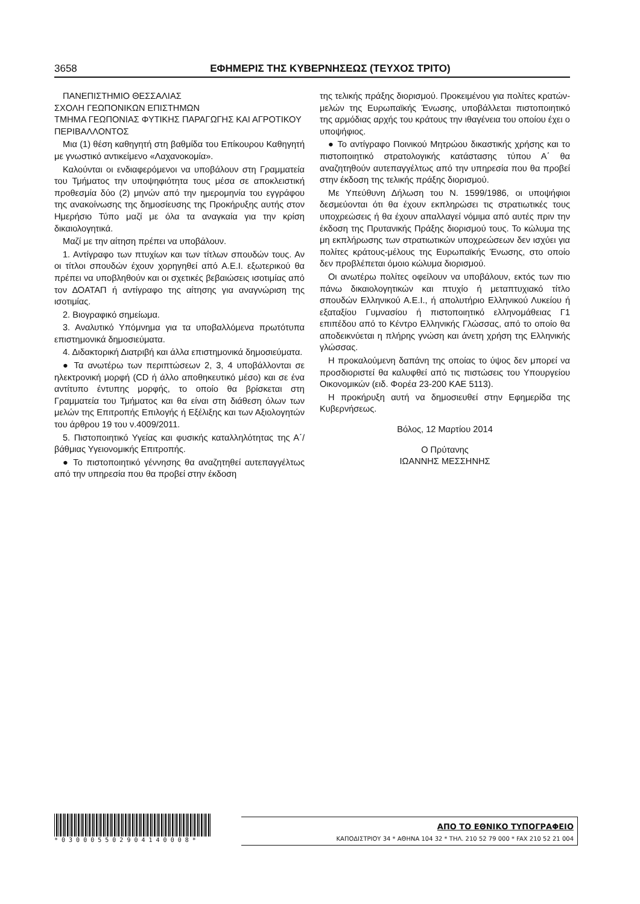3658 ΕΦΗΜΕΡΙΣ ΤΗΣ ΚΥΒΕΡΝΗΣΕΩΣ (ΤΕΥΧΟΣ ΤΡΙΤΟ)
ΠΑΝΕΠΙΣΤΗΜΙΟ ΘΕΣΣΑΛΙΑΣ
ΣΧΟΛΗ ΓΕΩΠΟΝΙΚΩΝ ΕΠΙΣΤΗΜΩΝ
ΤΜΗΜΑ ΓΕΩΠΟΝΙΑΣ ΦΥΤΙΚΗΣ ΠΑΡΑΓΩΓΗΣ ΚΑΙ ΑΓΡΟΤΙΚΟΥ ΠΕΡΙΒΑΛΛΟΝΤΟΣ
Μια (1) θέση καθηγητή στη βαθμίδα του Επίκουρου Καθηγητή με γνωστικό αντικείμενο «Λαχανοκομία».
Καλούνται οι ενδιαφερόμενοι να υποβάλουν στη Γραμματεία του Τμήματος την υποψηφιότητα τους μέσα σε αποκλειστική προθεσμία δύο (2) μηνών από την ημερομηνία του εγγράφου της ανακοίνωσης της δημοσίευσης της Προκήρυξης αυτής στον Ημερήσιο Τύπο μαζί με όλα τα αναγκαία για την κρίση δικαιολογητικά.
Μαζί με την αίτηση πρέπει να υποβάλουν.
1. Αντίγραφο των πτυχίων και των τίτλων σπουδών τους. Αν οι τίτλοι σπουδών έχουν χορηγηθεί από Α.Ε.Ι. εξωτερικού θα πρέπει να υποβληθούν και οι σχετικές βεβαιώσεις ισοτιμίας από τον ΔΟΑΤΑΠ ή αντίγραφο της αίτησης για αναγνώριση της ισοτιμίας.
2. Βιογραφικό σημείωμα.
3. Αναλυτικό Υπόμνημα για τα υποβαλλόμενα πρωτότυπα επιστημονικά δημοσιεύματα.
4. Διδακτορική Διατριβή και άλλα επιστημονικά δημοσιεύματα.
● Τα ανωτέρω των περιπτώσεων 2, 3, 4 υποβάλλονται σε ηλεκτρονική μορφή (CD ή άλλο αποθηκευτικό μέσο) και σε ένα αντίτυπο έντυπης μορφής, το οποίο θα βρίσκεται στη Γραμματεία του Τμήματος και θα είναι στη διάθεση όλων των μελών της Επιτροπής Επιλογής ή Εξέλιξης και των Αξιολογητών του άρθρου 19 του ν.4009/2011.
5. Πιστοποιητικό Υγείας και φυσικής καταλληλότητας της Α΄/βάθμιας Υγειονομικής Επιτροπής.
● Το πιστοποιητικό γέννησης θα αναζητηθεί αυτεπαγγέλτως από την υπηρεσία που θα προβεί στην έκδοση
της τελικής πράξης διορισμού. Προκειμένου για πολίτες κρατών-μελών της Ευρωπαϊκής Ένωσης, υποβάλλεται πιστοποιητικό της αρμόδιας αρχής του κράτους την ιθαγένεια του οποίου έχει ο υποψήφιος.
● Το αντίγραφο Ποινικού Μητρώου δικαστικής χρήσης και το πιστοποιητικό στρατολογικής κατάστασης τύπου Α΄ θα αναζητηθούν αυτεπαγγέλτως από την υπηρεσία που θα προβεί στην έκδοση της τελικής πράξης διορισμού.
Με Υπεύθυνη Δήλωση του Ν. 1599/1986, οι υποψήφιοι δεσμεύονται ότι θα έχουν εκπληρώσει τις στρατιωτικές τους υποχρεώσεις ή θα έχουν απαλλαγεί νόμιμα από αυτές πριν την έκδοση της Πρυτανικής Πράξης διορισμού τους. Το κώλυμα της μη εκπλήρωσης των στρατιωτικών υποχρεώσεων δεν ισχύει για πολίτες κράτους-μέλους της Ευρωπαϊκής Ένωσης, στο οποίο δεν προβλέπεται όμοιο κώλυμα διορισμού.
Οι ανωτέρω πολίτες οφείλουν να υποβάλουν, εκτός των πιο πάνω δικαιολογητικών και πτυχίο ή μεταπτυχιακό τίτλο σπουδών Ελληνικού Α.Ε.Ι., ή απολυτήριο Ελληνικού Λυκείου ή εξαταξίου Γυμνασίου ή πιστοποιητικό ελληνομάθειας Γ1 επιπέδου από το Κέντρο Ελληνικής Γλώσσας, από το οποίο θα αποδεικνύεται η πλήρης γνώση και άνετη χρήση της Ελληνικής γλώσσας.
Η προκαλούμενη δαπάνη της οποίας το ύψος δεν μπορεί να προσδιοριστεί θα καλυφθεί από τις πιστώσεις του Υπουργείου Οικονομικών (ειδ. Φορέα 23-200 ΚΑΕ 5113).
Η προκήρυξη αυτή να δημοσιευθεί στην Εφημερίδα της Κυβερνήσεως.
Βόλος, 12 Μαρτίου 2014
Ο Πρύτανης
ΙΩΑΝΝΗΣ ΜΕΣΣΗΝΗΣ
* 0 3 0 0 0 5 5 0 2 9 0 4 1 4 0 0 0 8 *
ΑΠΟ ΤΟ ΕΘΝΙΚΟ ΤΥΠΟΓΡΑΦΕΙΟ
ΚΑΠΟΔΙΣΤΡΙΟΥ 34 * ΑΘΗΝΑ 104 32 * ΤΗΛ. 210 52 79 000 * FAX 210 52 21 004